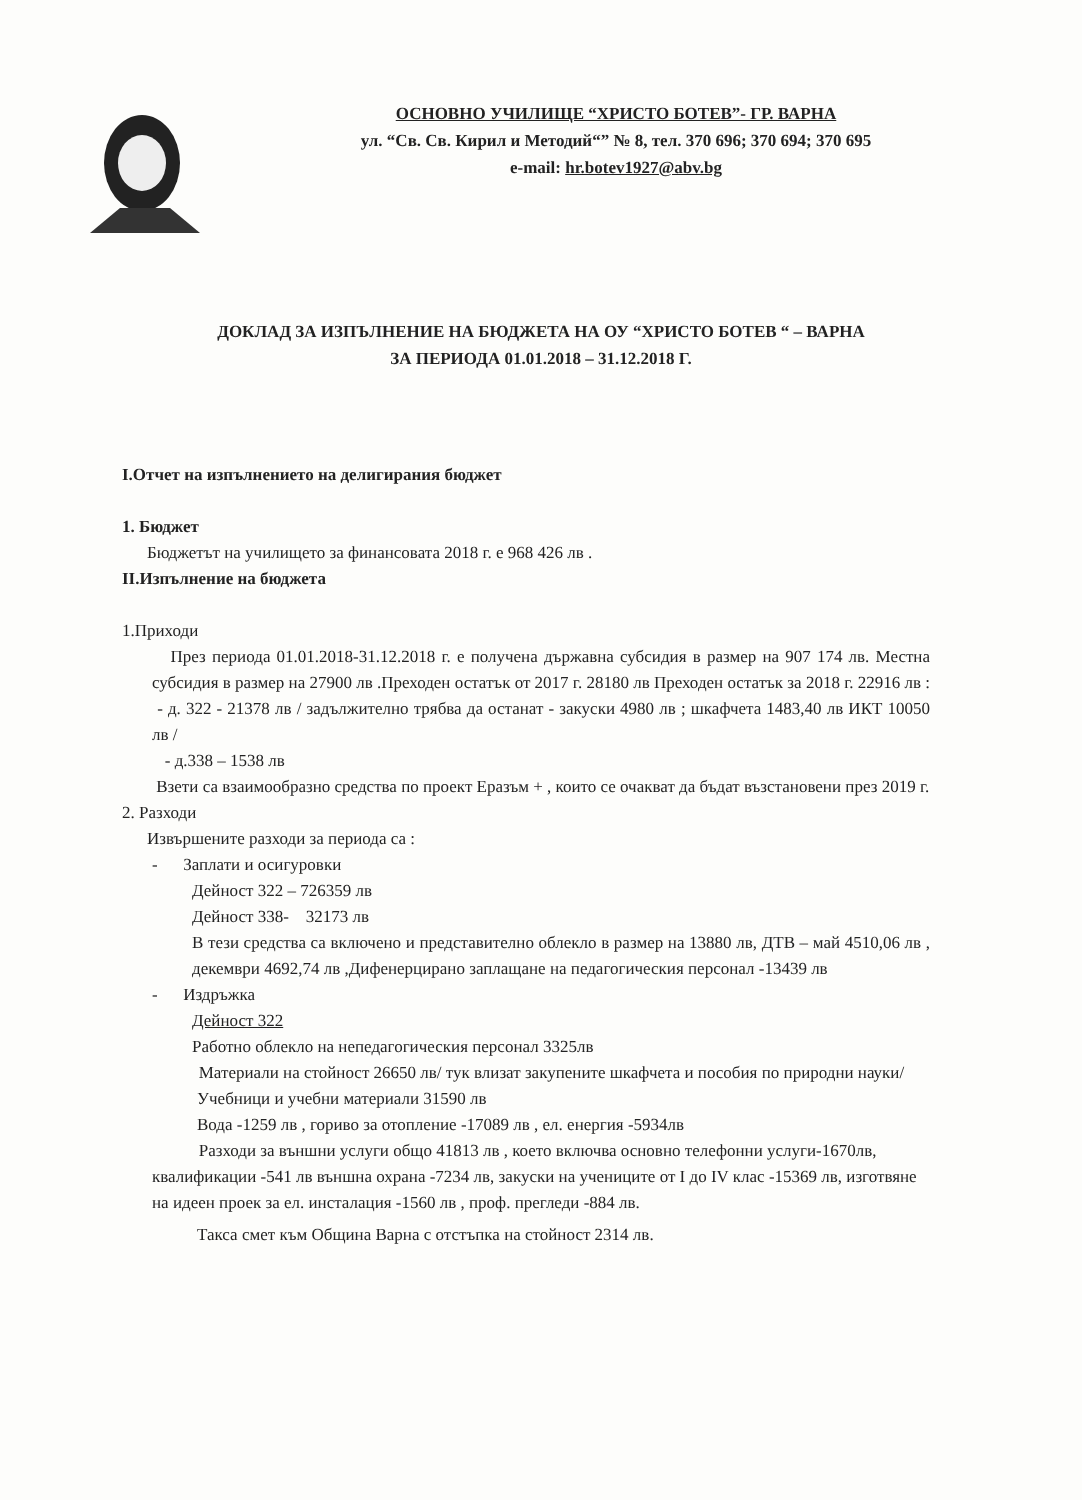ОСНОВНО УЧИЛИЩЕ “ХРИСТО БОТЕВ”- ГР. ВАРНА
ул. “Св. Св. Кирил и Методий“” № 8, тел. 370 696; 370 694; 370 695
e-mail: hr.botev1927@abv.bg
ДОКЛАД ЗА ИЗПЪЛНЕНИЕ НА БЮДЖЕТА НА ОУ “ХРИСТО БОТЕВ “ – ВАРНА
ЗА ПЕРИОДА 01.01.2018 – 31.12.2018 Г.
I.Отчет на изпълнението на делигирания бюджет
1. Бюджет
Бюджетът на училището за финансовата 2018 г. е 968 426 лв .
II.Изпълнение на бюджета
1.Приходи
През периода 01.01.2018-31.12.2018 г. е получена държавна субсидия в размер на 907 174 лв. Местна субсидия в размер на 27900 лв .Преходен остатък от 2017 г. 28180 лв Преходен остатък за 2018 г. 22916 лв :
- д. 322 - 21378 лв / задължително трябва да останат - закуски 4980 лв ; шкафчета 1483,40 лв ИКТ 10050 лв /
- д.338 – 1538 лв
Взети са взаимообразно средства по проект Еразъм + , които се очакват да бъдат възстановени през 2019 г.
2. Разходи
Извършените разходи за периода са :
- Заплати и осигуровки
Дейност 322 – 726359 лв
Дейност 338- 32173 лв
В тези средства са включено и представително облекло в размер на 13880 лв, ДТВ – май 4510,06 лв , декември 4692,74 лв ,Дифенерцирано заплащане на педагогическия персонал -13439 лв
- Издръжка
Дейност 322
Работно облекло на непедагогическия персонал 3325лв
Материали на стойност 26650 лв/ тук влизат закупените шкафчета и пособия по природни науки/
Учебници и учебни материали 31590 лв
Вода -1259 лв , гориво за отопление -17089 лв , ел. енергия -5934лв
Разходи за външни услуги общо 41813 лв , което включва основно телефонни услуги-1670лв, квалификации -541 лв външна охрана -7234 лв, закуски на учениците от I до IV клас -15369 лв, изготвяне на идеен проек за ел. инсталация -1560 лв , проф. прегледи -884 лв.
Такса смет към Община Варна с отстъпка на стойност 2314 лв.